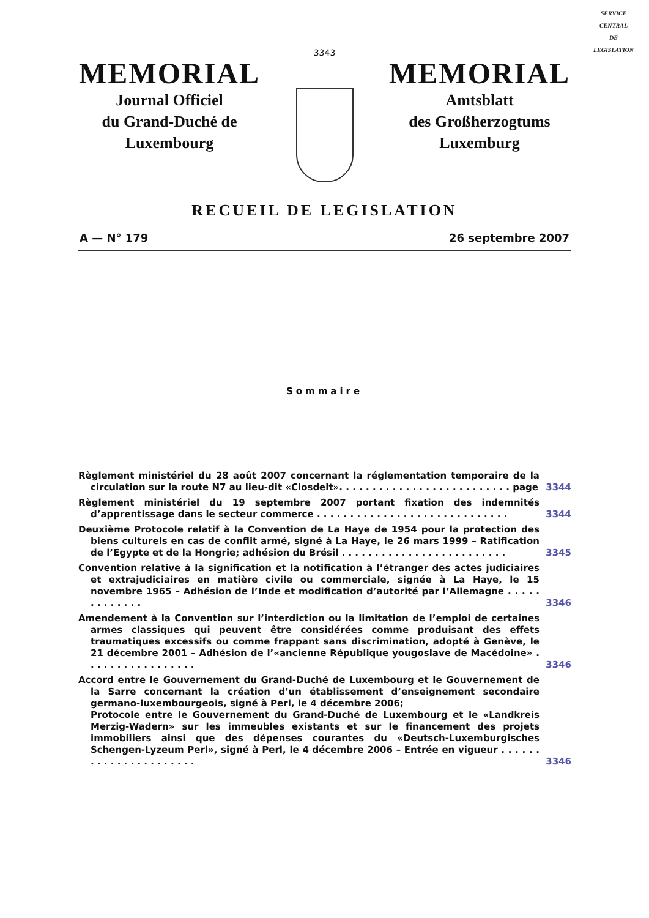SERVICE
CENTRAL
DE
LEGISLATION
3343
MEMORIAL
Journal Officiel
du Grand-Duché de
Luxembourg
MEMORIAL
Amtsblatt
des Großherzogtums
Luxemburg
RECUEIL DE LEGISLATION
A — N° 179 26 septembre 2007
Sommaire
Règlement ministériel du 28 août 2007 concernant la réglementation temporaire de la circulation sur la route N7 au lieu-dit «Closdelt». . . . . . . . . . . . . . . . . . . . . . . . . . page
3344
Règlement ministériel du 19 septembre 2007 portant fixation des indemnités d’apprentissage dans le secteur commerce . . . . . . . . . . . . . . . . . . . . . . . . . . . . .
3344
Deuxième Protocole relatif à la Convention de La Haye de 1954 pour la protection des biens culturels en cas de conflit armé, signé à La Haye, le 26 mars 1999 – Ratification de l’Egypte et de la Hongrie; adhésion du Brésil . . . . . . . . . . . . . . . . . . . . . . . . .
3345
Convention relative à la signification et la notification à l’étranger des actes judiciaires et extrajudiciaires en matière civile ou commerciale, signée à La Haye, le 15 novembre 1965 – Adhésion de l’Inde et modification d’autorité par l’Allemagne . . . . . . . . . . . . .
3346
Amendement à la Convention sur l’interdiction ou la limitation de l’emploi de certaines armes classiques qui peuvent être considérées comme produisant des effets traumatiques excessifs ou comme frappant sans discrimination, adopté à Genève, le 21 décembre 2001 – Adhésion de l’«ancienne République yougoslave de Macédoine» . . . . . . . . . . . . . . . . .
3346
Accord entre le Gouvernement du Grand-Duché de Luxembourg et le Gouvernement de la Sarre concernant la création d’un établissement d’enseignement secondaire germano-luxembourgeois, signé à Perl, le 4 décembre 2006;
Protocole entre le Gouvernement du Grand-Duché de Luxembourg et le «Landkreis Merzig-Wadern» sur les immeubles existants et sur le financement des projets immobiliers ainsi que des dépenses courantes du «Deutsch-Luxemburgisches Schengen-Lyzeum Perl», signé à Perl, le 4 décembre 2006 – Entrée en vigueur . . . . . . . . . . . . . . . . . . . . . .
3346